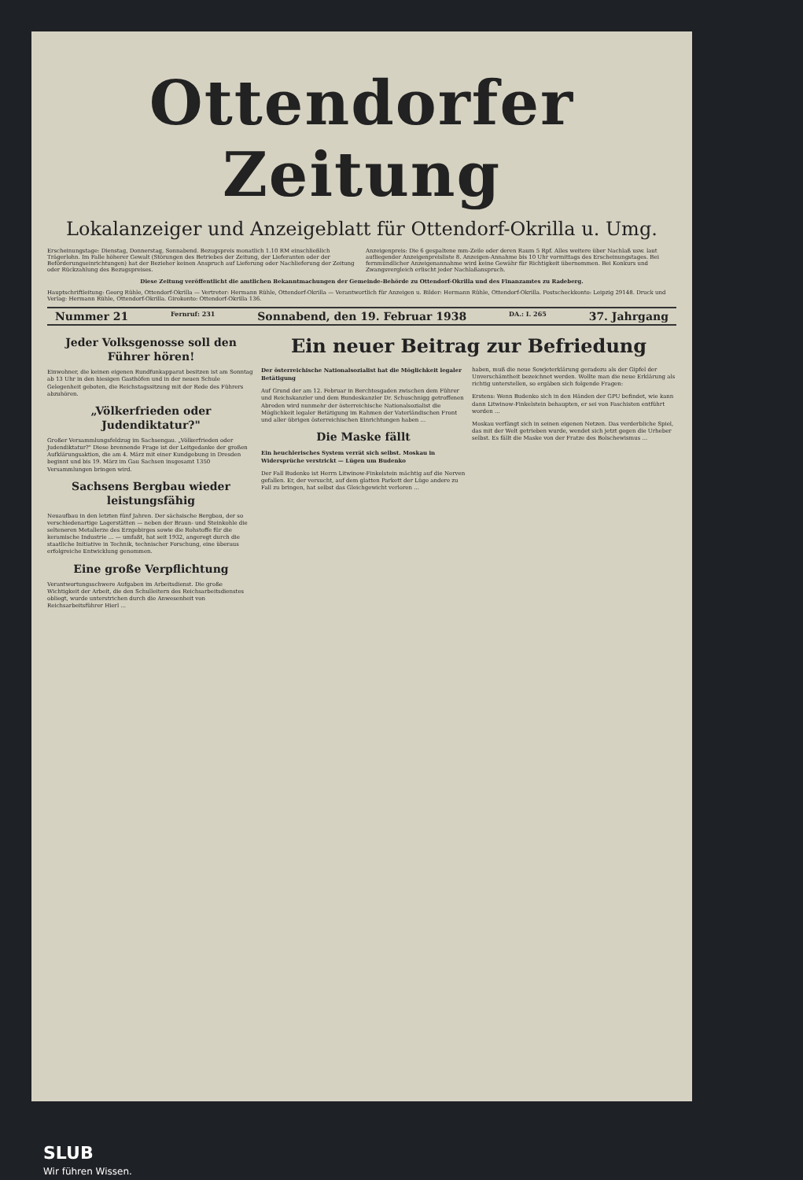Ottendorfer Zeitung
Lokalanzeiger und Anzeigeblatt für Ottendorf-Okrilla u. Umg.
Erscheinungstage: Dienstag, Donnerstag, Sonnabend. Bezugspreis monatlich 1.10 RM einschließlich Trägerlohn. Im Falle höherer Gewalt (Störungen des Betriebes der Zeitung, der Lieferanten oder der Beförderungseinrichtungen) hat der Bezieher keinen Anspruch auf Lieferung oder Nachlieferung der Zeitung oder Rückzahlung des Bezugspreises.
Anzeigenpreis: Die 6 gespaltene mm-Zeile oder deren Raum 5 Rpf. Alles weitere über Nachlaß usw. laut aufliegender Anzeigenpreisliste 8. Anzeigen-Annahme bis 10 Uhr vormittags des Erscheinungstages. Bei fernmündlicher Anzeigenannahme wird keine Gewähr für Richtigkeit übernommen. Bei Konkurs und Zwangsvergleich erlischt jeder Nachlaßanspruch.
Diese Zeitung veröffentlicht die amtlichen Bekanntmachungen der Gemeinde-Behörde zu Ottendorf-Okrilla und des Finanzamtes zu Radeberg.
Hauptschriftleitung: Georg Rühle, Ottendorf-Okrilla — Vertreter: Hermann Rühle, Ottendorf-Okrilla — Verantwortlich für Anzeigen u. Bilder: Hermann Rühle, Ottendorf-Okrilla. Postscheckkonto: Leipzig 29148. Druck und Verlag: Hermann Rühle, Ottendorf-Okrilla. Girokonto: Ottendorf-Okrilla 136.
Nummer 21 Fernruf: 231 Sonnabend, den 19. Februar 1938 DA.: I. 265 37. Jahrgang
Jeder Volksgenosse soll den Führer hören!
Einwohner, die keinen eigenen Rundfunkapparat besitzen ist am Sonntag ab 13 Uhr in den hiesigen Gasthöfen und in der neuen Schule Gelegenheit geboten, die Reichstagssitzung mit der Rede des Führers abzuhören.
„Völkerfrieden oder Judendiktatur?"
Großer Versammlungsfeldzug im Sachsengau. „Völkerfrieden oder Judendiktatur?" Diese brennende Frage ist der Leitgedanke der großen Aufklärungsaktion, die am 4. März mit einer Kundgebung in Dresden beginnt und bis 19. März im Gau Sachsen insgesamt 1350 Versammlungen bringen wird.
Sachsens Bergbau wieder leistungsfähig
Neuaufbau in den letzten fünf Jahren. Der sächsische Bergbau, der so verschiedenartige Lagerstätten — neben der Braun- und Steinkohle die selteneren Metallerze des Erzgebirges sowie die Rohstoffe für die keramische Industrie ... — umfaßt, hat seit 1932, angeregt durch die staatliche Initiative in Technik, technischer Forschung, eine überaus erfolgreiche Entwicklung genommen.
Eine große Verpflichtung
Verantwortungsschwere Aufgaben im Arbeitsdienst. Die große Wichtigkeit der Arbeit, die den Schulleitern des Reichsarbeitsdienstes obliegt, wurde unterstrichen durch die Anwesenheit von Reichsarbeitsführer Hierl ...
Ein neuer Beitrag zur Befriedung
Der österreichische Nationalsozialist hat die Möglichkeit legaler Betätigung
Auf Grund der am 12. Februar in Berchtesgaden zwischen dem Führer und Reichskanzler und dem Bundeskanzler Dr. Schuschnigg getroffenen Abreden wird nunmehr der österreichische Nationalsozialist die Möglichkeit legaler Betätigung im Rahmen der Vaterländischen Front und aller übrigen österreichischen Einrichtungen haben ...
Die Maske fällt
Ein heuchlerisches System verrät sich selbst. Moskau in Widersprüche verstrickt — Lügen um Budenko
Der Fall Budenko ist Herrn Litwinow-Finkelstein mächtig auf die Nerven gefallen. Er, der versucht, auf dem glatten Parkett der Lüge andere zu Fall zu bringen, hat selbst das Gleichgewicht verloren ...
haben, muß die neue Sowjeterklärung geradezu als der Gipfel der Unverschämtheit bezeichnet werden. Wollte man die neue Erklärung als richtig unterstellen, so ergäben sich folgende Fragen:
Erstens: Wenn Budenko sich in den Händen der GPU befindet, wie kann dann Litwinow-Finkelstein behaupten, er sei von Faschisten entführt worden ...
Moskau verfängt sich in seinen eigenen Netzen. Das verderbliche Spiel, das mit der Welt getrieben wurde, wendet sich jetzt gegen die Urheber selbst. Es fällt die Maske von der Fratze des Bolschewismus ...
SLUB
Wir führen Wissen.